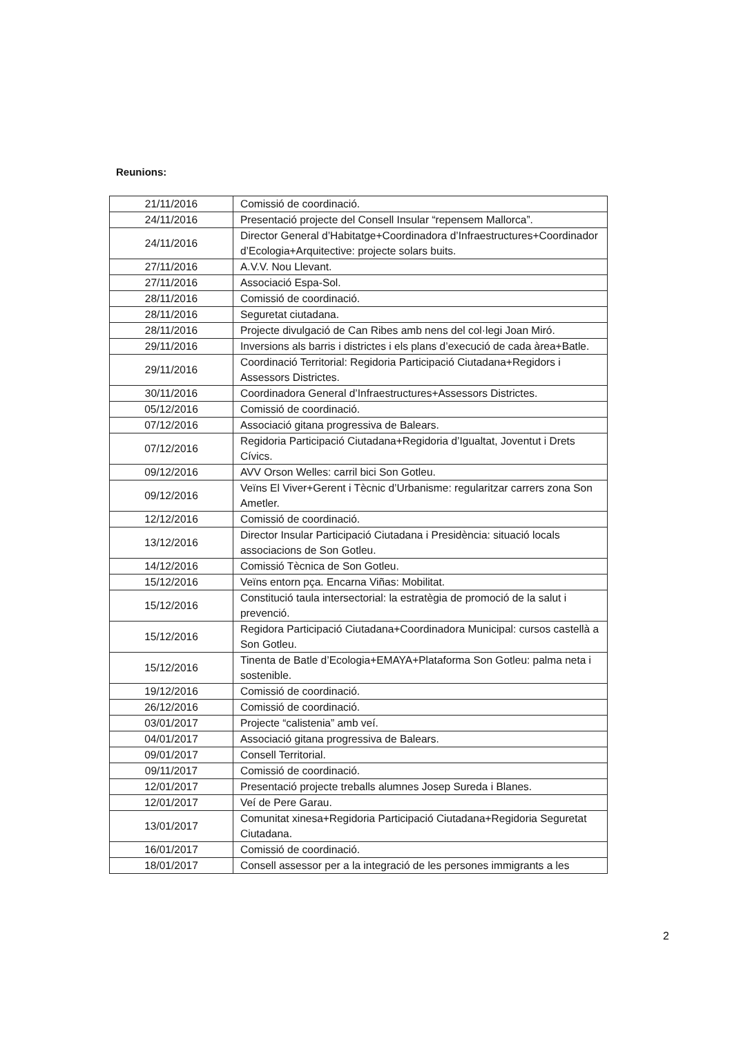Reunions:
| 21/11/2016 | Comissió de coordinació. |
| 24/11/2016 | Presentació projecte del Consell Insular “repensem Mallorca”. |
| 24/11/2016 | Director General d’Habitatge+Coordinadora d’Infraestructures+Coordinador d’Ecologia+Arquitective: projecte solars buits. |
| 27/11/2016 | A.V.V. Nou Llevant. |
| 27/11/2016 | Associació Espa-Sol. |
| 28/11/2016 | Comissió de coordinació. |
| 28/11/2016 | Seguretat ciutadana. |
| 28/11/2016 | Projecte divulgació de Can Ribes amb nens del col·legi Joan Miró. |
| 29/11/2016 | Inversions als barris i districtes i els plans d’execució de cada àrea+Batle. |
| 29/11/2016 | Coordinació Territorial: Regidoria Participació Ciutadana+Regidors i Assessors Districtes. |
| 30/11/2016 | Coordinadora General d’Infraestructures+Assessors Districtes. |
| 05/12/2016 | Comissió de coordinació. |
| 07/12/2016 | Associació gitana progressiva de Balears. |
| 07/12/2016 | Regidoria Participació Ciutadana+Regidoria d’Igualtat, Joventut i Drets Cívics. |
| 09/12/2016 | AVV Orson Welles: carril bici Son Gotleu. |
| 09/12/2016 | Veïns El Viver+Gerent i Tècnic d’Urbanisme: regularitzar carrers zona Son Ametler. |
| 12/12/2016 | Comissió de coordinació. |
| 13/12/2016 | Director Insular Participació Ciutadana i Presidència: situació locals associacions de Son Gotleu. |
| 14/12/2016 | Comissió Tècnica de Son Gotleu. |
| 15/12/2016 | Veïns entorn pça. Encarna Viñas: Mobilitat. |
| 15/12/2016 | Constitució taula intersectorial: la estratègia de promoció de la salut i prevenció. |
| 15/12/2016 | Regidora Participació Ciutadana+Coordinadora Municipal: cursos castellà a Son Gotleu. |
| 15/12/2016 | Tinenta de Batle d’Ecologia+EMAYA+Plataforma Son Gotleu: palma neta i sostenible. |
| 19/12/2016 | Comissió de coordinació. |
| 26/12/2016 | Comissió de coordinació. |
| 03/01/2017 | Projecte “calistenia” amb veí. |
| 04/01/2017 | Associació gitana progressiva de Balears. |
| 09/01/2017 | Consell Territorial. |
| 09/11/2017 | Comissió de coordinació. |
| 12/01/2017 | Presentació projecte treballs alumnes Josep Sureda i Blanes. |
| 12/01/2017 | Veí de Pere Garau. |
| 13/01/2017 | Comunitat xinesa+Regidoria Participació Ciutadana+Regidoria Seguretat Ciutadana. |
| 16/01/2017 | Comissió de coordinació. |
| 18/01/2017 | Consell assessor per a la integració de les persones immigrants a les |
2